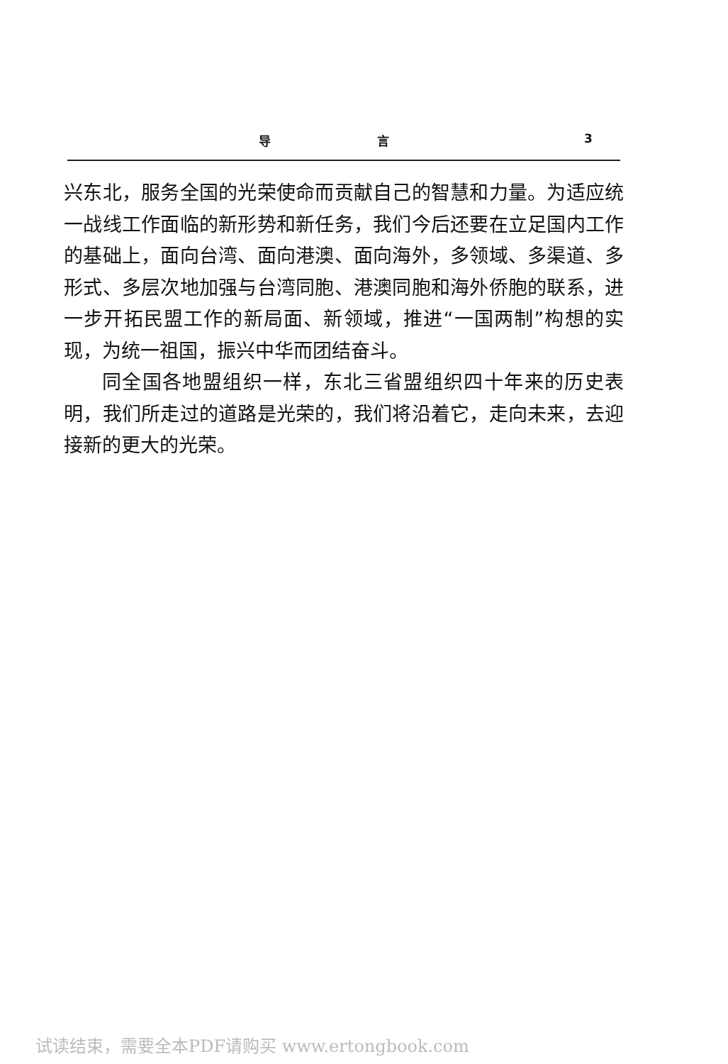导 言 3
兴东北，服务全国的光荣使命而贡献自己的智慧和力量。为适应统一战线工作面临的新形势和新任务，我们今后还要在立足国内工作的基础上，面向台湾、面向港澳、面向海外，多领域、多渠道、多形式、多层次地加强与台湾同胞、港澳同胞和海外侨胞的联系，进一步开拓民盟工作的新局面、新领域，推进“一国两制”构想的实现，为统一祖国，振兴中华而团结奋斗。
同全国各地盟组织一样，东北三省盟组织四十年来的历史表明，我们所走过的道路是光荣的，我们将沿着它，走向未来，去迎接新的更大的光荣。
试读结束，需要全本PDF请购买 www.ertongbook.com